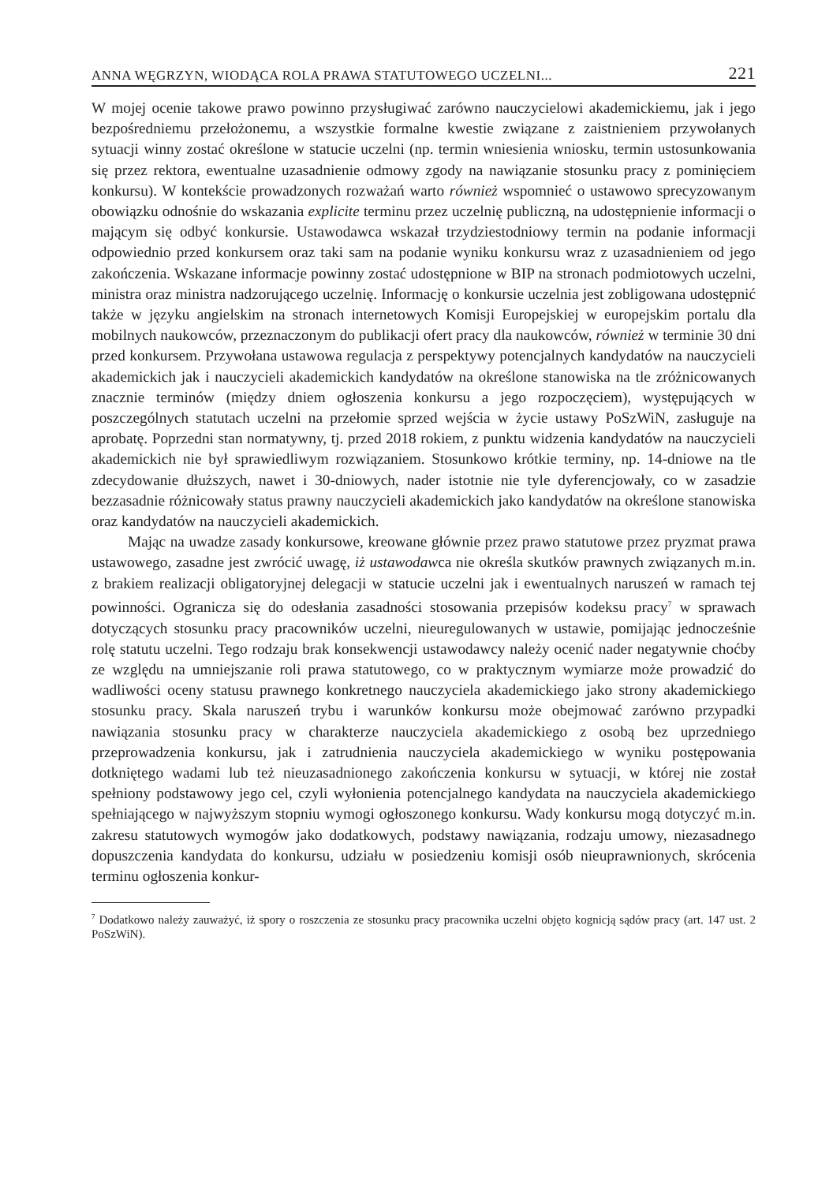ANNA WĘGRZYN, WIODĄCA ROLA PRAWA STATUTOWEGO UCZELNI... 221
W mojej ocenie takowe prawo powinno przysługiwać zarówno nauczycielowi akademickiemu, jak i jego bezpośredniemu przełożonemu, a wszystkie formalne kwestie związane z zaistnieniem przywołanych sytuacji winny zostać określone w statucie uczelni (np. termin wniesienia wniosku, termin ustosunkowania się przez rektora, ewentualne uzasadnienie odmowy zgody na nawiązanie stosunku pracy z pominięciem konkursu). W kontekście prowadzonych rozważań warto również wspomnieć o ustawowo sprecyzowanym obowiązku odnośnie do wskazania explicite terminu przez uczelnię publiczną, na udostępnienie informacji o mającym się odbyć konkursie. Ustawodawca wskazał trzydziestodniowy termin na podanie informacji odpowiednio przed konkursem oraz taki sam na podanie wyniku konkursu wraz z uzasadnieniem od jego zakończenia. Wskazane informacje powinny zostać udostępnione w BIP na stronach podmiotowych uczelni, ministra oraz ministra nadzorującego uczelnię. Informację o konkursie uczelnia jest zobligowana udostępnić także w języku angielskim na stronach internetowych Komisji Europejskiej w europejskim portalu dla mobilnych naukowców, przeznaczonym do publikacji ofert pracy dla naukowców, również w terminie 30 dni przed konkursem. Przywołana ustawowa regulacja z perspektywy potencjalnych kandydatów na nauczycieli akademickich jak i nauczycieli akademickich kandydatów na określone stanowiska na tle zróżnicowanych znacznie terminów (między dniem ogłoszenia konkursu a jego rozpoczęciem), występujących w poszczególnych statutach uczelni na przełomie sprzed wejścia w życie ustawy PoSzWiN, zasługuje na aprobatę. Poprzedni stan normatywny, tj. przed 2018 rokiem, z punktu widzenia kandydatów na nauczycieli akademickich nie był sprawiedliwym rozwiązaniem. Stosunkowo krótkie terminy, np. 14-dniowe na tle zdecydowanie dłuższych, nawet i 30-dniowych, nader istotnie nie tyle dyferencjowały, co w zasadzie bezzasadnie różnicowały status prawny nauczycieli akademickich jako kandydatów na określone stanowiska oraz kandydatów na nauczycieli akademickich.
Mając na uwadze zasady konkursowe, kreowane głównie przez prawo statutowe przez pryzmat prawa ustawowego, zasadne jest zwrócić uwagę, iż ustawodawca nie określa skutków prawnych związanych m.in. z brakiem realizacji obligatoryjnej delegacji w statucie uczelni jak i ewentualnych naruszeń w ramach tej powinności. Ogranicza się do odesłania zasadności stosowania przepisów kodeksu pracy<sup>7</sup> w sprawach dotyczących stosunku pracy pracowników uczelni, nieuregulowanych w ustawie, pomijając jednocześnie rolę statutu uczelni. Tego rodzaju brak konsekwencji ustawodawcy należy ocenić nader negatywnie choćby ze względu na umniejszanie roli prawa statutowego, co w praktycznym wymiarze może prowadzić do wadliwości oceny statusu prawnego konkretnego nauczyciela akademickiego jako strony akademickiego stosunku pracy. Skala naruszeń trybu i warunków konkursu może obejmować zarówno przypadki nawiązania stosunku pracy w charakterze nauczyciela akademickiego z osobą bez uprzedniego przeprowadzenia konkursu, jak i zatrudnienia nauczyciela akademickiego w wyniku postępowania dotkniętego wadami lub też nieuzasadnionego zakończenia konkursu w sytuacji, w której nie został spełniony podstawowy jego cel, czyli wyłonienia potencjalnego kandydata na nauczyciela akademickiego spełniającego w najwyższym stopniu wymogi ogłoszonego konkursu. Wady konkursu mogą dotyczyć m.in. zakresu statutowych wymogów jako dodatkowych, podstawy nawiązania, rodzaju umowy, niezasadnego dopuszczenia kandydata do konkursu, udziału w posiedzeniu komisji osób nieuprawnionych, skrócenia terminu ogłoszenia konkur-
<sup>7</sup> Dodatkowo należy zauważyć, iż spory o roszczenia ze stosunku pracy pracownika uczelni objęto kognicją sądów pracy (art. 147 ust. 2 PoSzWiN).